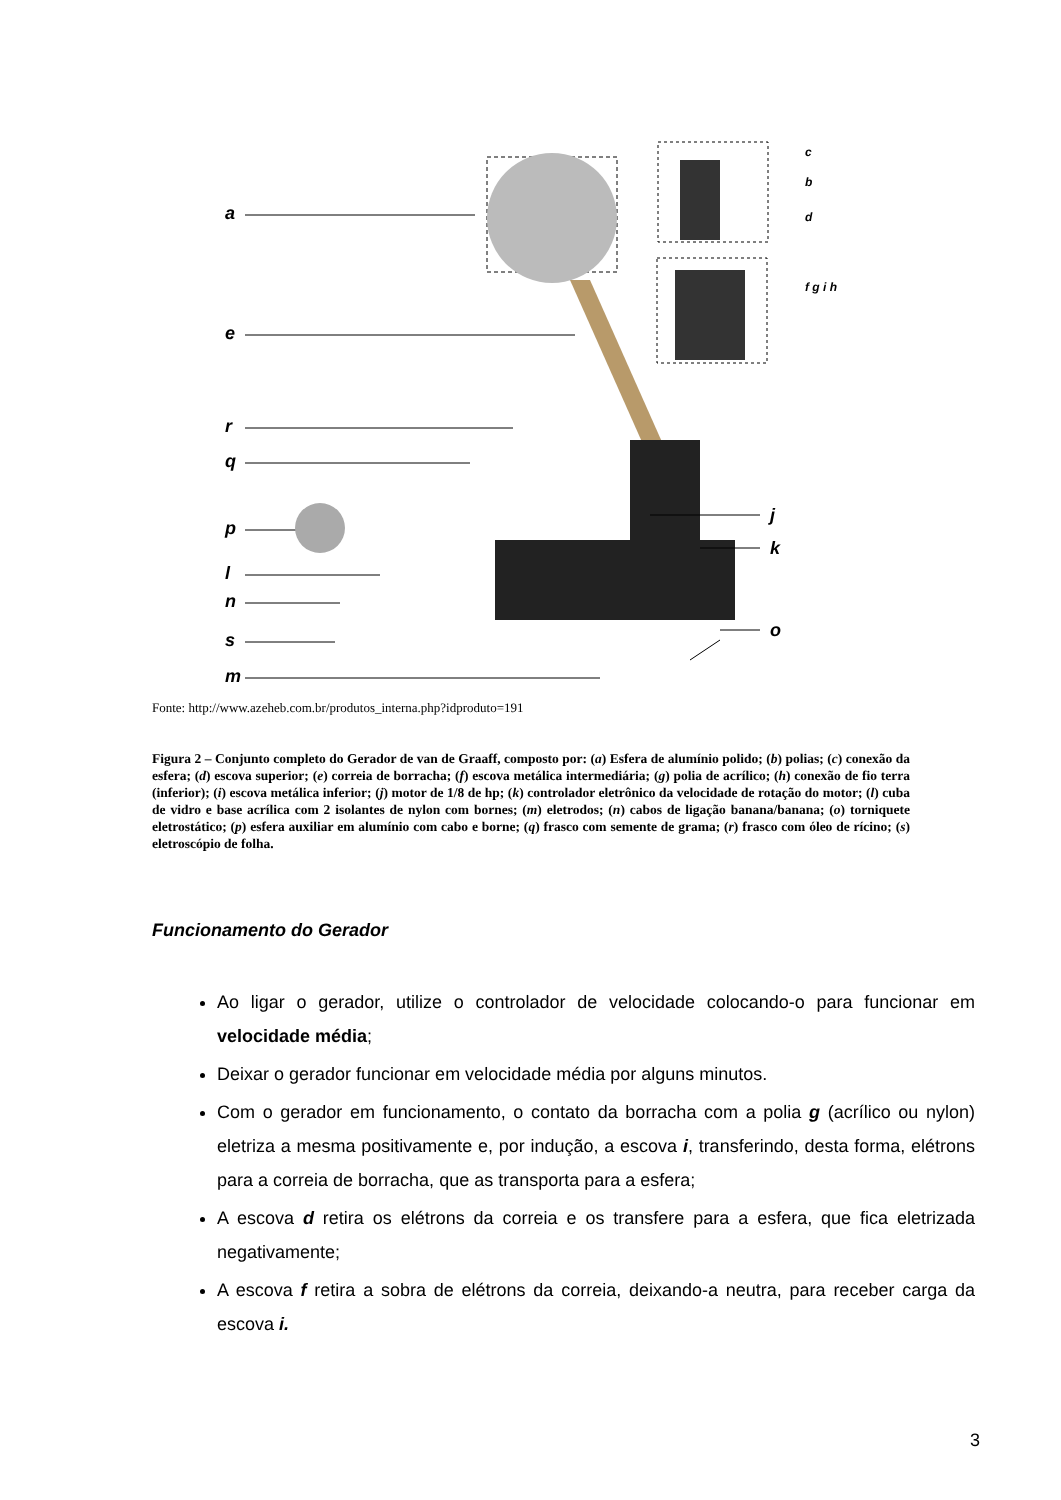a
e
r
q
p
l
n
s
m
c
b
d
f g i h
j
k
o
Fonte: http://www.azeheb.com.br/produtos_interna.php?idproduto=191
Figura 2 – Conjunto completo do Gerador de van de Graaff, composto por: (a) Esfera de alumínio polido; (b) polias; (c) conexão da esfera; (d) escova superior; (e) correia de borracha; (f) escova metálica intermediária; (g) polia de acrílico; (h) conexão de fio terra (inferior); (i) escova metálica inferior; (j) motor de 1/8 de hp; (k) controlador eletrônico da velocidade de rotação do motor; (l) cuba de vidro e base acrílica com 2 isolantes de nylon com bornes; (m) eletrodos; (n) cabos de ligação banana/banana; (o) torniquete eletrostático; (p) esfera auxiliar em alumínio com cabo e borne; (q) frasco com semente de grama; (r) frasco com óleo de rícino; (s) eletroscópio de folha.
Funcionamento do Gerador
Ao ligar o gerador, utilize o controlador de velocidade colocando-o para funcionar em velocidade média;
Deixar o gerador funcionar em velocidade média por alguns minutos.
Com o gerador em funcionamento, o contato da borracha com a polia g (acrílico ou nylon) eletriza a mesma positivamente e, por indução, a escova i, transferindo, desta forma, elétrons para a correia de borracha, que as transporta para a esfera;
A escova d retira os elétrons da correia e os transfere para a esfera, que fica eletrizada negativamente;
A escova f retira a sobra de elétrons da correia, deixando-a neutra, para receber carga da escova i.
3